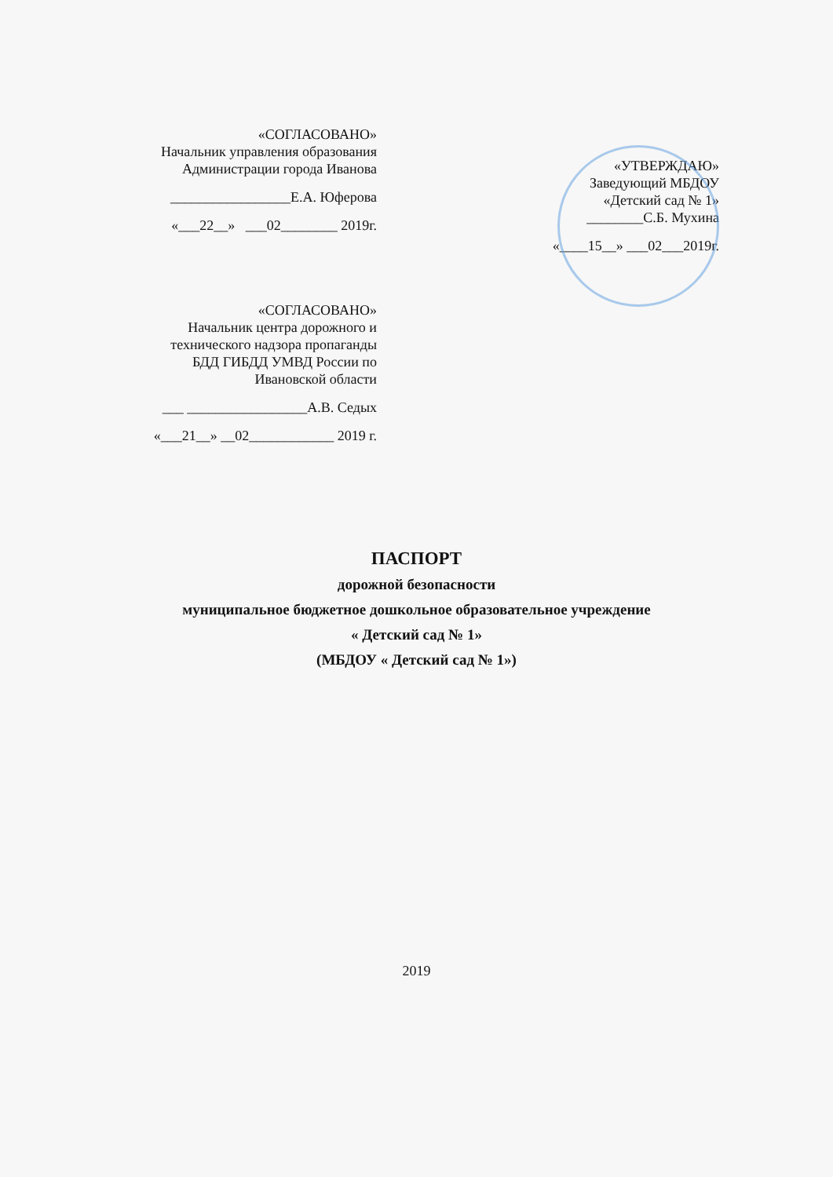«СОГЛАСОВАНО»
Начальник управления образования
Администрации города Иванова
_________________Е.А. Юферова
«___22__» ___02________ 2019г.
«УТВЕРЖДАЮ»
Заведующий МБДОУ
«Детский сад № 1»
________С.Б. Мухина
«____15__» ___02___2019г.
«СОГЛАСОВАНО»
Начальник центра дорожного и
технического надзора пропаганды
БДД ГИБДД УМВД России по
Ивановской области
___ _________________А.В. Седых
«___21__» __02____________ 2019 г.
ПАСПОРТ
дорожной безопасности
муниципальное бюджетное дошкольное образовательное учреждение
« Детский сад № 1»
(МБДОУ « Детский сад № 1»)
2019